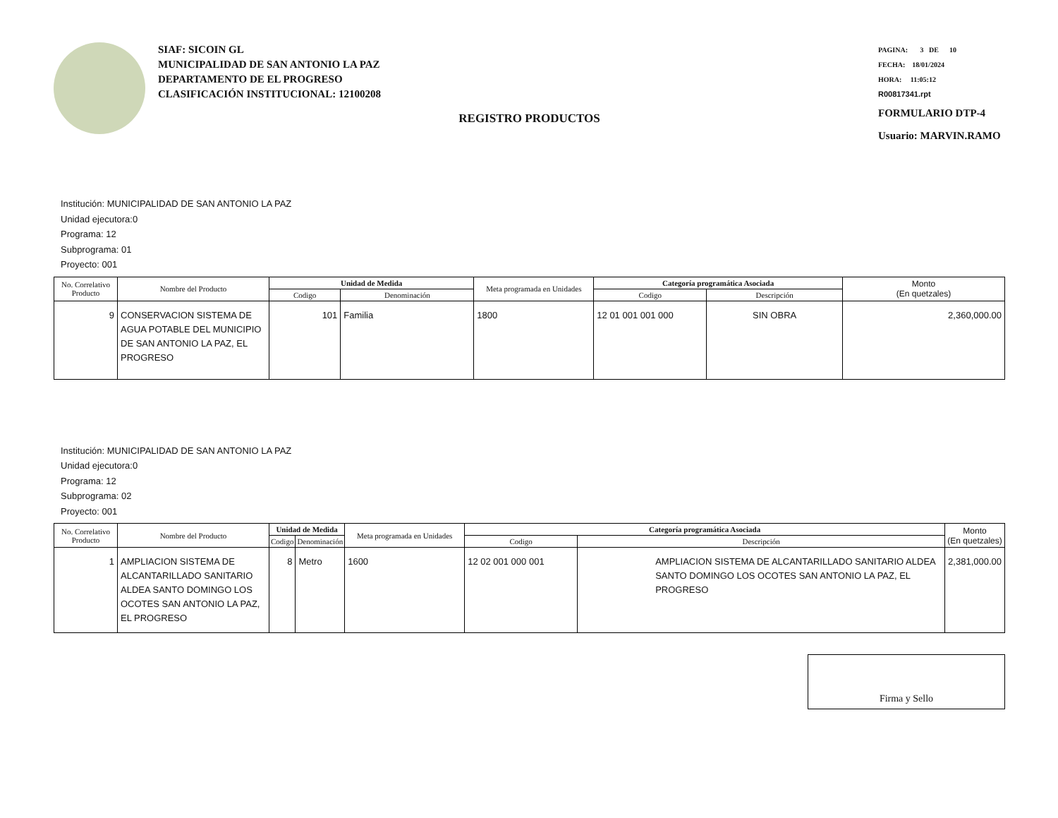SIAF: SICOIN GL
MUNICIPALIDAD DE SAN ANTONIO LA PAZ
DEPARTAMENTO DE EL PROGRESO
CLASIFICACIÓN INSTITUCIONAL: 12100208
PAGINA: 3 DE 10
FECHA: 18/01/2024
HORA: 11:05:12
R00817341.rpt
FORMULARIO DTP-4
Usuario: MARVIN.RAMO
REGISTRO PRODUCTOS
Institución: MUNICIPALIDAD DE SAN ANTONIO LA PAZ
Unidad ejecutora:0
Programa: 12
Subprograma: 01
Proyecto: 001
| No. Correlativo Producto | Nombre del Producto | Unidad de Medida | | Meta programada en Unidades | Categoría programática Asociada | | Monto (En quetzales) |
| --- | --- | --- | --- | --- | --- | --- | --- |
| | | Codigo | Denominación | | Codigo | Descripción | |
| 9 | CONSERVACION SISTEMA DE AGUA POTABLE DEL MUNICIPIO DE SAN ANTONIO LA PAZ, EL PROGRESO | 101 | Familia | 1800 | 12 01 001 001 000 | SIN OBRA | 2,360,000.00 |
Institución: MUNICIPALIDAD DE SAN ANTONIO LA PAZ
Unidad ejecutora:0
Programa: 12
Subprograma: 02
Proyecto: 001
| No. Correlativo Producto | Nombre del Producto | Unidad de Medida | | Meta programada en Unidades | Categoría programática Asociada | | Monto (En quetzales) |
| --- | --- | --- | --- | --- | --- | --- | --- |
| | | Codigo | Denominación | | Codigo | Descripción | |
| 1 | AMPLIACION SISTEMA DE ALCANTARILLADO SANITARIO ALDEA SANTO DOMINGO LOS OCOTES SAN ANTONIO LA PAZ, EL PROGRESO | 8 | Metro | 1600 | 12 02 001 000 001 | AMPLIACION SISTEMA DE ALCANTARILLADO SANITARIO ALDEA SANTO DOMINGO LOS OCOTES SAN ANTONIO LA PAZ, EL PROGRESO | 2,381,000.00 |
Firma y Sello